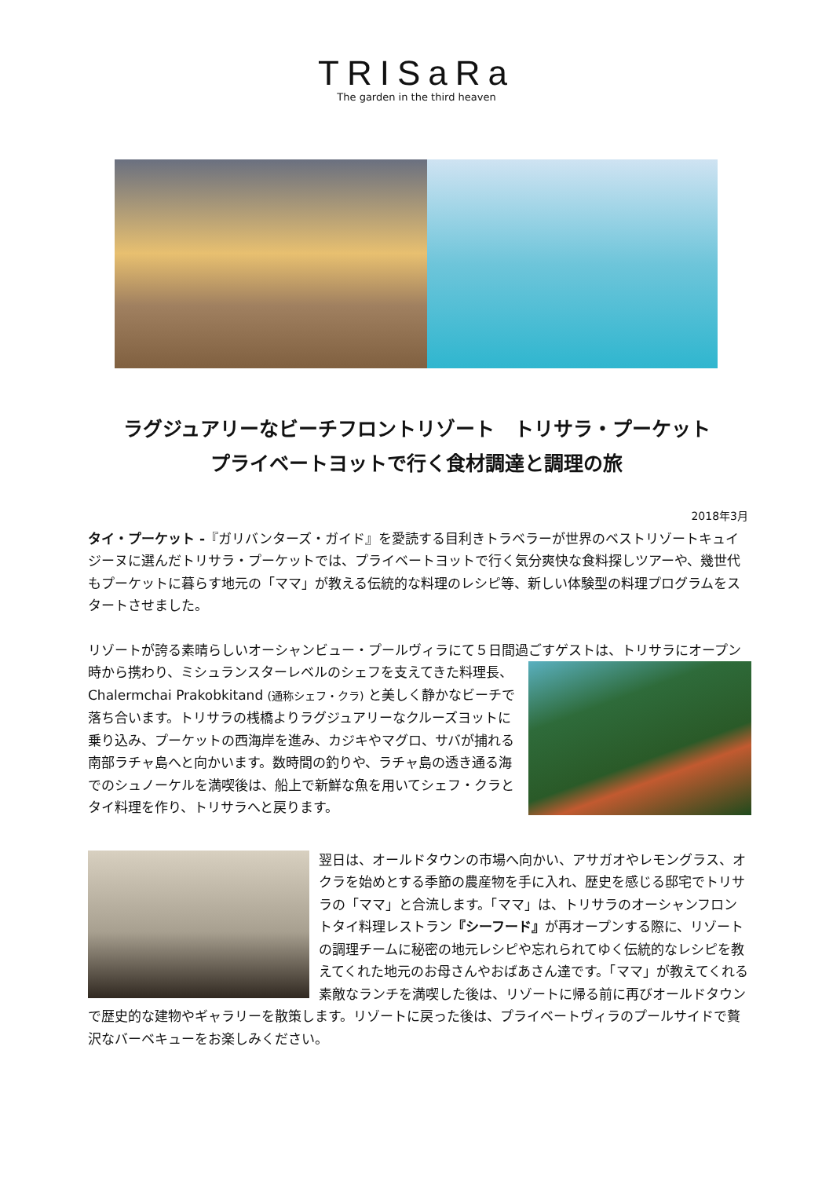TRISaRa
The garden in the third heaven
ラグジュアリーなビーチフロントリゾート　トリサラ・プーケット
プライベートヨットで行く食材調達と調理の旅
2018年3月
タイ・プーケット -『ガリバンターズ・ガイド』を愛読する目利きトラベラーが世界のベストリゾートキュイジーヌに選んだトリサラ・プーケットでは、プライベートヨットで行く気分爽快な食料探しツアーや、幾世代もプーケットに暮らす地元の「ママ」が教える伝統的な料理のレシピ等、新しい体験型の料理プログラムをスタートさせました。
リゾートが誇る素晴らしいオーシャンビュー・プールヴィラにて５日間過ごすゲストは、トリサラにオープン時から携わり、ミシュランスターレベルのシェフを支えてきた料理長、 Chalermchai Prakobkitand (通称シェフ・クラ) と美しく静かなビーチで落ち合います。トリサラの桟橋よりラグジュアリーなクルーズヨットに乗り込み、プーケットの西海岸を進み、カジキやマグロ、サバが捕れる南部ラチャ島へと向かいます。数時間の釣りや、ラチャ島の透き通る海でのシュノーケルを満喫後は、船上で新鮮な魚を用いてシェフ・クラとタイ料理を作り、トリサラへと戻ります。
翌日は、オールドタウンの市場へ向かい、アサガオやレモングラス、オクラを始めとする季節の農産物を手に入れ、歴史を感じる邸宅でトリサラの「ママ」と合流します。「ママ」は、トリサラのオーシャンフロントタイ料理レストラン『シーフード』が再オープンする際に、リゾートの調理チームに秘密の地元レシピや忘れられてゆく伝統的なレシピを教えてくれた地元のお母さんやおばあさん達です。「ママ」が教えてくれる素敵なランチを満喫した後は、リゾートに帰る前に再びオールドタウンで歴史的な建物やギャラリーを散策します。リゾートに戻った後は、プライベートヴィラのプールサイドで贅沢なバーベキューをお楽しみください。